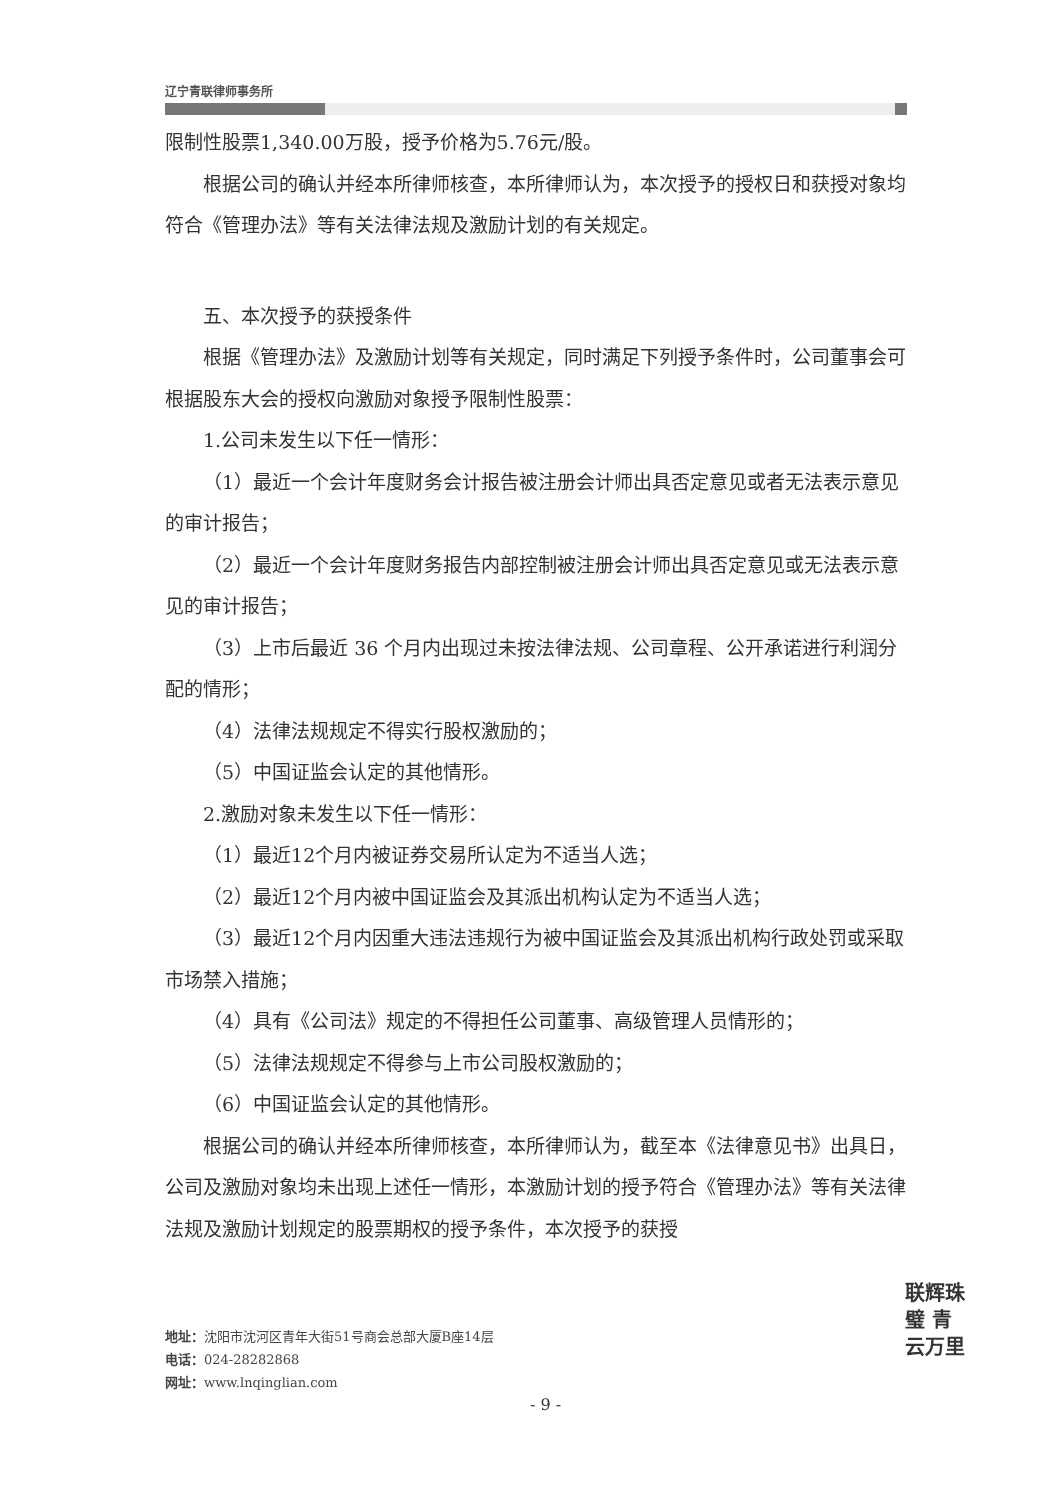辽宁青联律师事务所
限制性股票1,340.00万股，授予价格为5.76元/股。
根据公司的确认并经本所律师核查，本所律师认为，本次授予的授权日和获授对象均符合《管理办法》等有关法律法规及激励计划的有关规定。
五、本次授予的获授条件
根据《管理办法》及激励计划等有关规定，同时满足下列授予条件时，公司董事会可根据股东大会的授权向激励对象授予限制性股票：
1.公司未发生以下任一情形：
（1）最近一个会计年度财务会计报告被注册会计师出具否定意见或者无法表示意见的审计报告；
（2）最近一个会计年度财务报告内部控制被注册会计师出具否定意见或无法表示意见的审计报告；
（3）上市后最近 36 个月内出现过未按法律法规、公司章程、公开承诺进行利润分配的情形；
（4）法律法规规定不得实行股权激励的；
（5）中国证监会认定的其他情形。
2.激励对象未发生以下任一情形：
（1）最近12个月内被证券交易所认定为不适当人选；
（2）最近12个月内被中国证监会及其派出机构认定为不适当人选；
（3）最近12个月内因重大违法违规行为被中国证监会及其派出机构行政处罚或采取市场禁入措施；
（4）具有《公司法》规定的不得担任公司董事、高级管理人员情形的；
（5）法律法规规定不得参与上市公司股权激励的；
（6）中国证监会认定的其他情形。
根据公司的确认并经本所律师核查，本所律师认为，截至本《法律意见书》出具日，公司及激励对象均未出现上述任一情形，本激励计划的授予符合《管理办法》等有关法律法规及激励计划规定的股票期权的授予条件，本次授予的获授
地址：沈阳市沈河区青年大街51号商会总部大厦B座14层
电话：024-28282868
网址：www.lnqinglian.com
- 9 -
联辉珠璧 青云万里